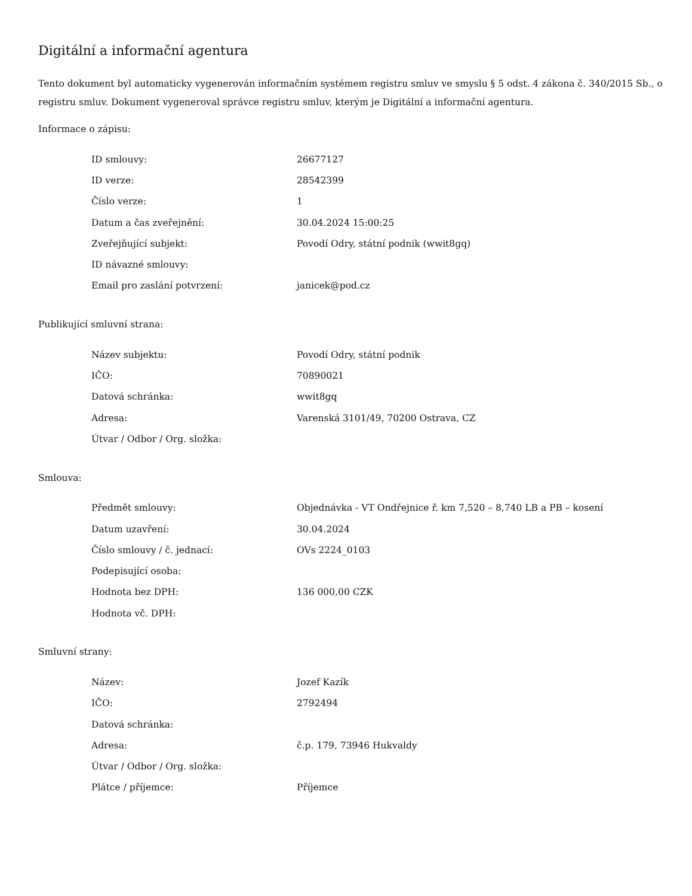Digitální a informační agentura
Tento dokument byl automaticky vygenerován informačním systémem registru smluv ve smyslu § 5 odst. 4 zákona č. 340/2015 Sb., o registru smluv. Dokument vygeneroval správce registru smluv, kterým je Digitální a informační agentura.
Informace o zápisu:
| ID smlouvy: | 26677127 |
| ID verze: | 28542399 |
| Číslo verze: | 1 |
| Datum a čas zveřejnění: | 30.04.2024 15:00:25 |
| Zveřejňující subjekt: | Povodí Odry, státní podnik (wwit8gq) |
| ID návazné smlouvy: | |
| Email pro zaslání potvrzení: | janicek@pod.cz |
Publikující smluvní strana:
| Název subjektu: | Povodí Odry, státní podnik |
| IČO: | 70890021 |
| Datová schránka: | wwit8gq |
| Adresa: | Varenská 3101/49, 70200 Ostrava, CZ |
| Útvar / Odbor / Org. složka: | |
Smlouva:
| Předmět smlouvy: | Objednávka - VT Ondřejnice ř. km 7,520 – 8,740 LB a PB – kosení |
| Datum uzavření: | 30.04.2024 |
| Číslo smlouvy / č. jednací: | OVs 2224_0103 |
| Podepisující osoba: | |
| Hodnota bez DPH: | 136 000,00 CZK |
| Hodnota vč. DPH: | |
Smluvní strany:
| Název: | Jozef Kazík |
| IČO: | 2792494 |
| Datová schránka: | |
| Adresa: | č.p. 179, 73946 Hukvaldy |
| Útvar / Odbor / Org. složka: | |
| Plátce / příjemce: | Příjemce |